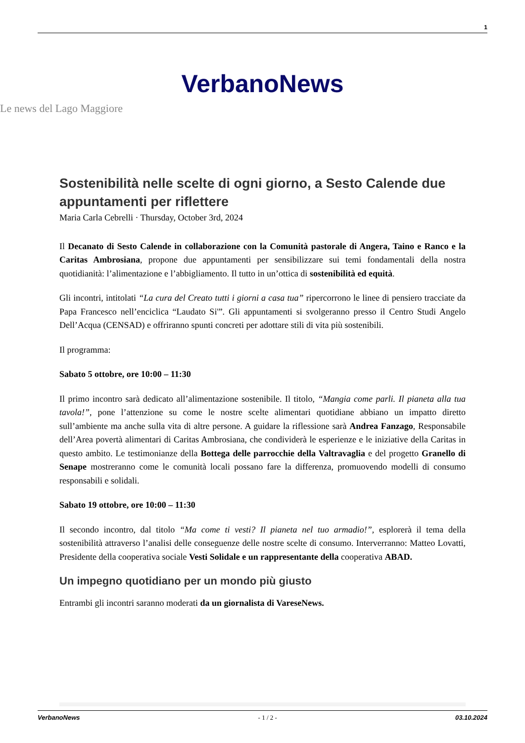1
VerbanoNews
Le news del Lago Maggiore
Sostenibilità nelle scelte di ogni giorno, a Sesto Calende due appuntamenti per riflettere
Maria Carla Cebrelli · Thursday, October 3rd, 2024
Il Decanato di Sesto Calende in collaborazione con la Comunità pastorale di Angera, Taino e Ranco e la Caritas Ambrosiana, propone due appuntamenti per sensibilizzare sui temi fondamentali della nostra quotidianità: l’alimentazione e l’abbigliamento. Il tutto in un’ottica di sostenibilità ed equità.
Gli incontri, intitolati “La cura del Creato tutti i giorni a casa tua” ripercorrono le linee di pensiero tracciate da Papa Francesco nell’enciclica “Laudato Si'”. Gli appuntamenti si svolgeranno presso il Centro Studi Angelo Dell’Acqua (CENSAD) e offriranno spunti concreti per adottare stili di vita più sostenibili.
Il programma:
Sabato 5 ottobre, ore 10:00 – 11:30
Il primo incontro sarà dedicato all’alimentazione sostenibile. Il titolo, “Mangia come parli. Il pianeta alla tua tavola!”, pone l’attenzione su come le nostre scelte alimentari quotidiane abbiano un impatto diretto sull’ambiente ma anche sulla vita di altre persone. A guidare la riflessione sarà Andrea Fanzago, Responsabile dell’Area povertà alimentari di Caritas Ambrosiana, che condividerà le esperienze e le iniziative della Caritas in questo ambito. Le testimonianze della Bottega delle parrocchie della Valtravaglia e del progetto Granello di Senape mostreranno come le comunità locali possano fare la differenza, promuovendo modelli di consumo responsabili e solidali.
Sabato 19 ottobre, ore 10:00 – 11:30
Il secondo incontro, dal titolo “Ma come ti vesti? Il pianeta nel tuo armadio!”, esplorerà il tema della sostenibilità attraverso l’analisi delle conseguenze delle nostre scelte di consumo. Interverranno: Matteo Lovatti, Presidente della cooperativa sociale Vesti Solidale e un rappresentante della cooperativa ABAD.
Un impegno quotidiano per un mondo più giusto
Entrambi gli incontri saranno moderati da un giornalista di VareseNews.
VerbanoNews - 1 / 2 - 03.10.2024